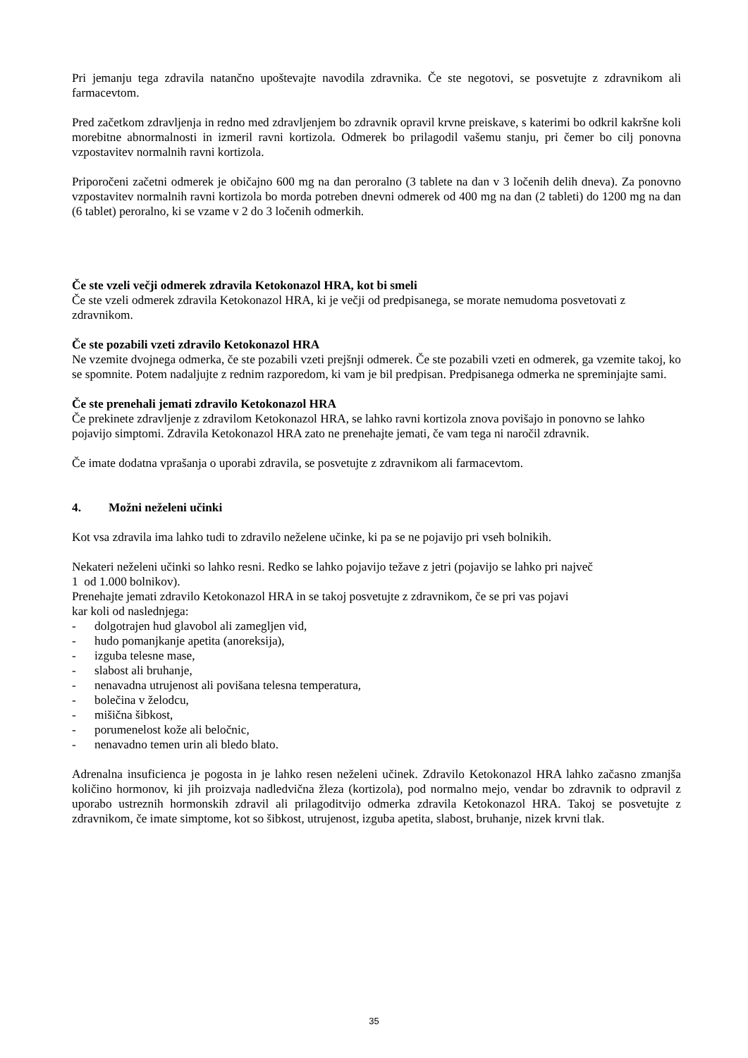Pri jemanju tega zdravila natančno upoštevajte navodila zdravnika. Če ste negotovi, se posvetujte z zdravnikom ali farmacevtom.
Pred začetkom zdravljenja in redno med zdravljenjem bo zdravnik opravil krvne preiskave, s katerimi bo odkril kakršne koli morebitne abnormalnosti in izmeril ravni kortizola. Odmerek bo prilagodil vašemu stanju, pri čemer bo cilj ponovna vzpostavitev normalnih ravni kortizola.
Priporočeni začetni odmerek je običajno 600 mg na dan peroralno (3 tablete na dan v 3 ločenih delih dneva). Za ponovno vzpostavitev normalnih ravni kortizola bo morda potreben dnevni odmerek od 400 mg na dan (2 tableti) do 1200 mg na dan (6 tablet) peroralno, ki se vzame v 2 do 3 ločenih odmerkih.
Če ste vzeli večji odmerek zdravila Ketokonazol HRA, kot bi smeli
Če ste vzeli odmerek zdravila Ketokonazol HRA, ki je večji od predpisanega, se morate nemudoma posvetovati z zdravnikom.
Če ste pozabili vzeti zdravilo Ketokonazol HRA
Ne vzemite dvojnega odmerka, če ste pozabili vzeti prejšnji odmerek. Če ste pozabili vzeti en odmerek, ga vzemite takoj, ko se spomnite. Potem nadaljujte z rednim razporedom, ki vam je bil predpisan. Predpisanega odmerka ne spreminjajte sami.
Če ste prenehali jemati zdravilo Ketokonazol HRA
Če prekinete zdravljenje z zdravilom Ketokonazol HRA, se lahko ravni kortizola znova povišajo in ponovno se lahko pojavijo simptomi. Zdravila Ketokonazol HRA zato ne prenehajte jemati, če vam tega ni naročil zdravnik.
Če imate dodatna vprašanja o uporabi zdravila, se posvetujte z zdravnikom ali farmacevtom.
4. Možni neželeni učinki
Kot vsa zdravila ima lahko tudi to zdravilo neželene učinke, ki pa se ne pojavijo pri vseh bolnikih.
Nekateri neželeni učinki so lahko resni. Redko se lahko pojavijo težave z jetri (pojavijo se lahko pri največ
1 od 1.000 bolnikov).
Prenehajte jemati zdravilo Ketokonazol HRA in se takoj posvetujte z zdravnikom, če se pri vas pojavi
kar koli od naslednjega:
- dolgotrajen hud glavobol ali zamegljen vid,
- hudo pomanjkanje apetita (anoreksija),
- izguba telesne mase,
- slabost ali bruhanje,
- nenavadna utrujenost ali povišana telesna temperatura,
- bolečina v želodcu,
- mišična šibkost,
- porumenelost kože ali beločnic,
- nenavadno temen urin ali bledo blato.
Adrenalna insuficienca je pogosta in je lahko resen neželeni učinek. Zdravilo Ketokonazol HRA lahko začasno zmanjša količino hormonov, ki jih proizvaja nadledvična žleza (kortizola), pod normalno mejo, vendar bo zdravnik to odpravil z uporabo ustreznih hormonskih zdravil ali prilagoditvijo odmerka zdravila Ketokonazol HRA. Takoj se posvetujte z zdravnikom, če imate simptome, kot so šibkost, utrujenost, izguba apetita, slabost, bruhanje, nizek krvni tlak.
35